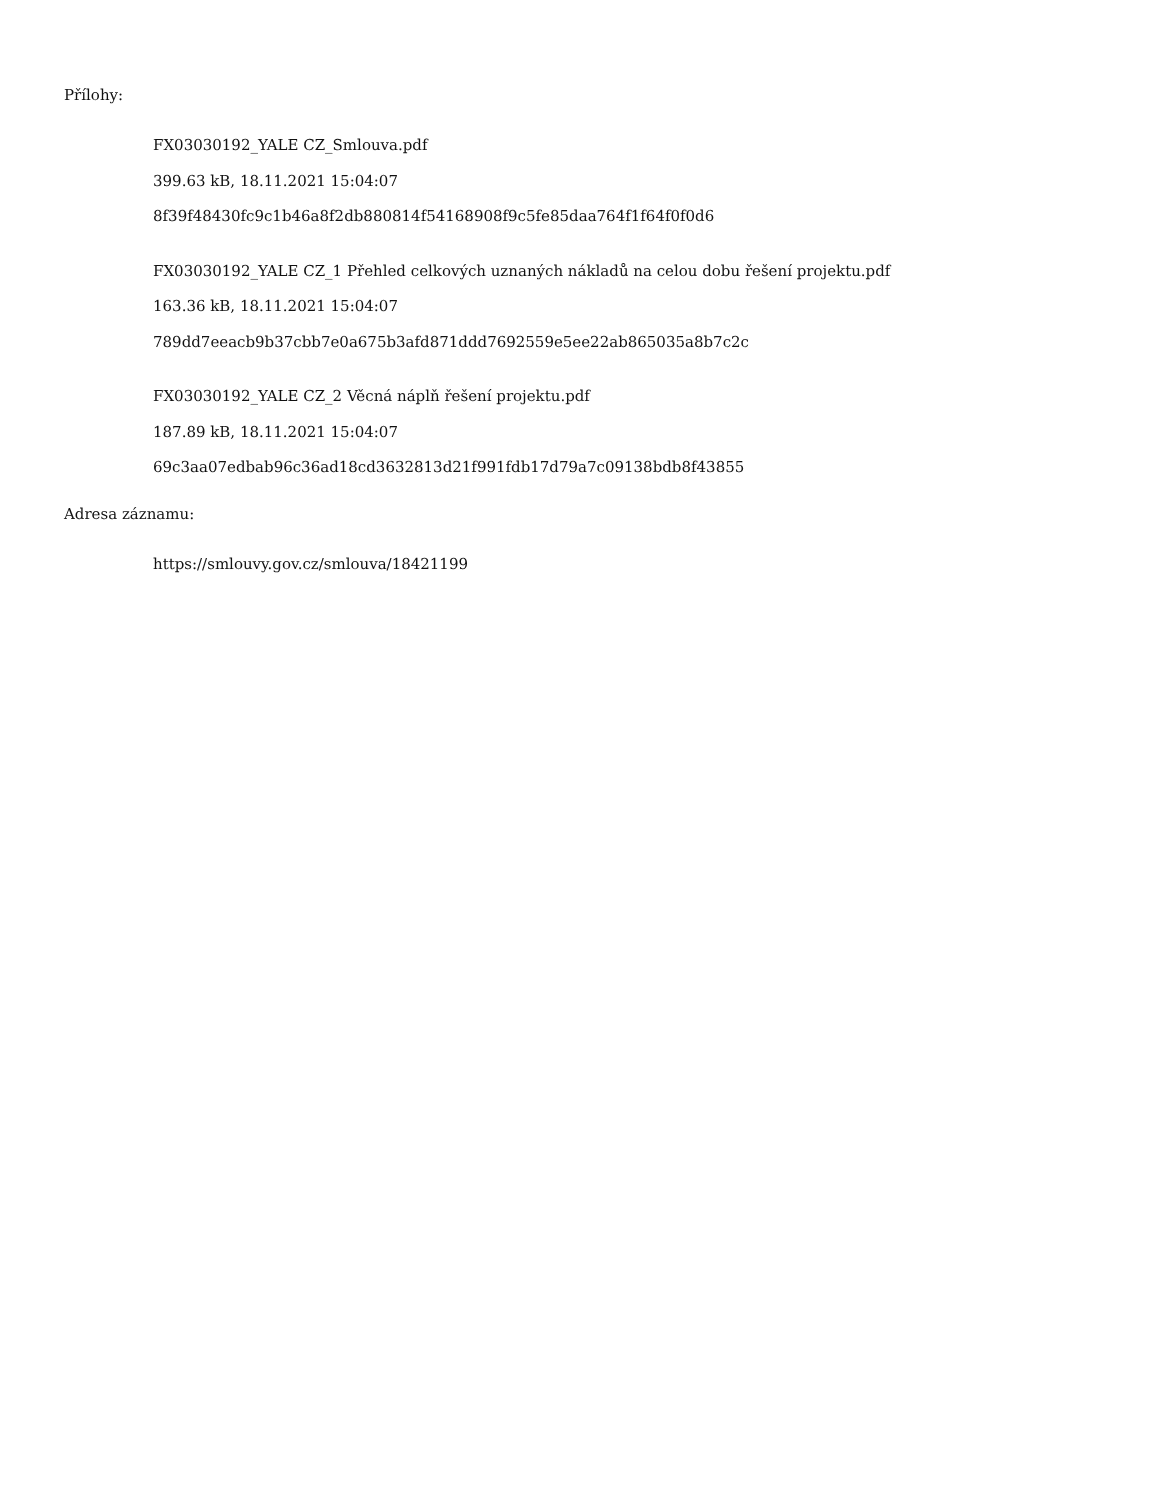Přílohy:
FX03030192_YALE CZ_Smlouva.pdf
399.63 kB, 18.11.2021 15:04:07
8f39f48430fc9c1b46a8f2db880814f54168908f9c5fe85daa764f1f64f0f0d6
FX03030192_YALE CZ_1 Přehled celkových uznaných nákladů na celou dobu řešení projektu.pdf
163.36 kB, 18.11.2021 15:04:07
789dd7eeacb9b37cbb7e0a675b3afd871ddd7692559e5ee22ab865035a8b7c2c
FX03030192_YALE CZ_2 Věcná náplň řešení projektu.pdf
187.89 kB, 18.11.2021 15:04:07
69c3aa07edbab96c36ad18cd3632813d21f991fdb17d79a7c09138bdb8f43855
Adresa záznamu:
https://smlouvy.gov.cz/smlouva/18421199